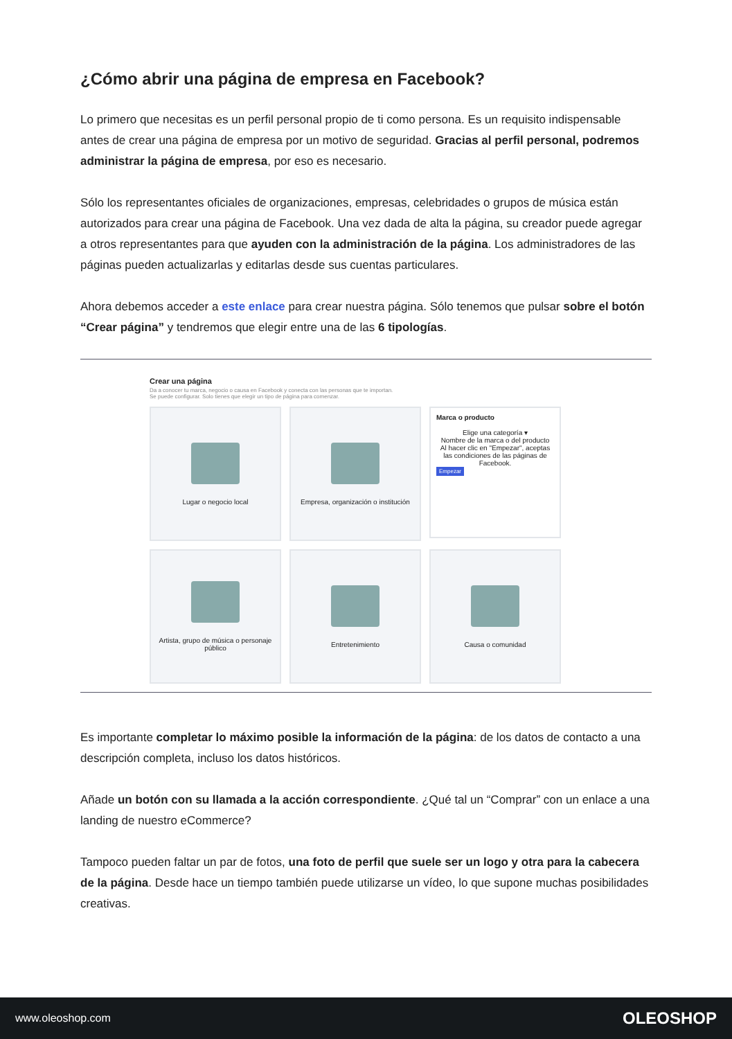¿Cómo abrir una página de empresa en Facebook?
Lo primero que necesitas es un perfil personal propio de ti como persona. Es un requisito indispensable antes de crear una página de empresa por un motivo de seguridad. Gracias al perfil personal, podremos administrar la página de empresa, por eso es necesario.
Sólo los representantes oficiales de organizaciones, empresas, celebridades o grupos de música están autorizados para crear una página de Facebook. Una vez dada de alta la página, su creador puede agregar a otros representantes para que ayuden con la administración de la página. Los administradores de las páginas pueden actualizarlas y editarlas desde sus cuentas particulares.
Ahora debemos acceder a este enlace para crear nuestra página. Sólo tenemos que pulsar sobre el botón “Crear página” y tendremos que elegir entre una de las 6 tipologías.
Crear una página
Da a conocer tu marca, negocio o causa en Facebook y conecta con las personas que te importan.
Se puede configurar. Solo tienes que elegir un tipo de página para comenzar.
Lugar o negocio local
Empresa, organización o institución
Marca o producto
Elige una categoría ▾
Nombre de la marca o del producto
Al hacer clic en "Empezar", aceptas las condiciones de las páginas de Facebook.
Empezar
Artista, grupo de música o personaje público
Entretenimiento
Causa o comunidad
Es importante completar lo máximo posible la información de la página: de los datos de contacto a una descripción completa, incluso los datos históricos.
Añade un botón con su llamada a la acción correspondiente. ¿Qué tal un “Comprar” con un enlace a una landing de nuestro eCommerce?
Tampoco pueden faltar un par de fotos, una foto de perfil que suele ser un logo y otra para la cabecera de la página. Desde hace un tiempo también puede utilizarse un vídeo, lo que supone muchas posibilidades creativas.
www.oleoshop.com OLEOSHOP